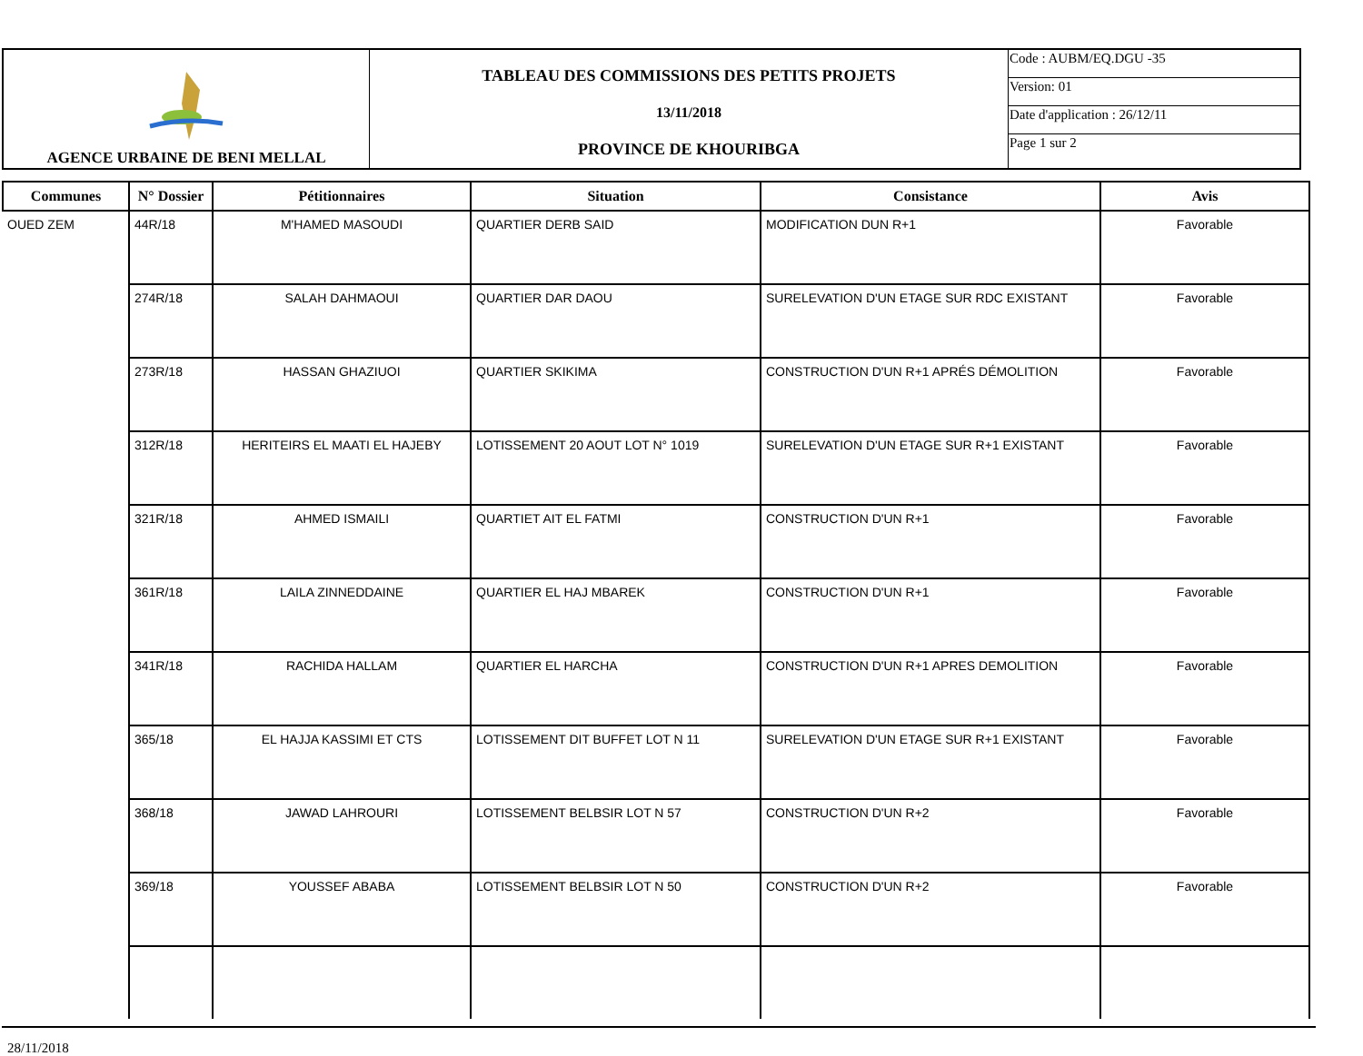| AGENCE URBAINE DE BENI MELLAL | TABLEAU DES COMMISSIONS DES PETITS PROJETS 13/11/2018 PROVINCE DE KHOURIBGA | Code : AUBM/EQ.DGU -35 |
| | | Version: 01 |
| | | Date d'application : 26/12/11 |
| | | Page 1 sur 2 |
| Communes | N° Dossier | Pétitionnaires | Situation | Consistance | Avis |
| --- | --- | --- | --- | --- | --- |
| OUED ZEM | 44R/18 | M'HAMED MASOUDI | QUARTIER DERB SAID | MODIFICATION DUN R+1 | Favorable |
| | 274R/18 | SALAH DAHMAOUI | QUARTIER DAR DAOU | SURELEVATION D'UN ETAGE SUR RDC EXISTANT | Favorable |
| | 273R/18 | HASSAN GHAZIUOI | QUARTIER SKIKIMA | CONSTRUCTION D'UN R+1 APRÉS DÉMOLITION | Favorable |
| | 312R/18 | HERITEIRS EL MAATI EL HAJEBY | LOTISSEMENT 20 AOUT LOT N° 1019 | SURELEVATION D'UN ETAGE SUR R+1 EXISTANT | Favorable |
| | 321R/18 | AHMED ISMAILI | QUARTIET AIT EL FATMI | CONSTRUCTION D'UN R+1 | Favorable |
| | 361R/18 | LAILA ZINNEDDAINE | QUARTIER EL HAJ MBAREK | CONSTRUCTION D'UN R+1 | Favorable |
| | 341R/18 | RACHIDA HALLAM | QUARTIER EL HARCHA | CONSTRUCTION D'UN R+1 APRES DEMOLITION | Favorable |
| | 365/18 | EL HAJJA KASSIMI ET CTS | LOTISSEMENT DIT BUFFET LOT N 11 | SURELEVATION D'UN ETAGE SUR R+1 EXISTANT | Favorable |
| | 368/18 | JAWAD LAHROURI | LOTISSEMENT BELBSIR LOT N 57 | CONSTRUCTION D'UN R+2 | Favorable |
| | 369/18 | YOUSSEF ABABA | LOTISSEMENT BELBSIR LOT N 50 | CONSTRUCTION D'UN R+2 | Favorable |
28/11/2018